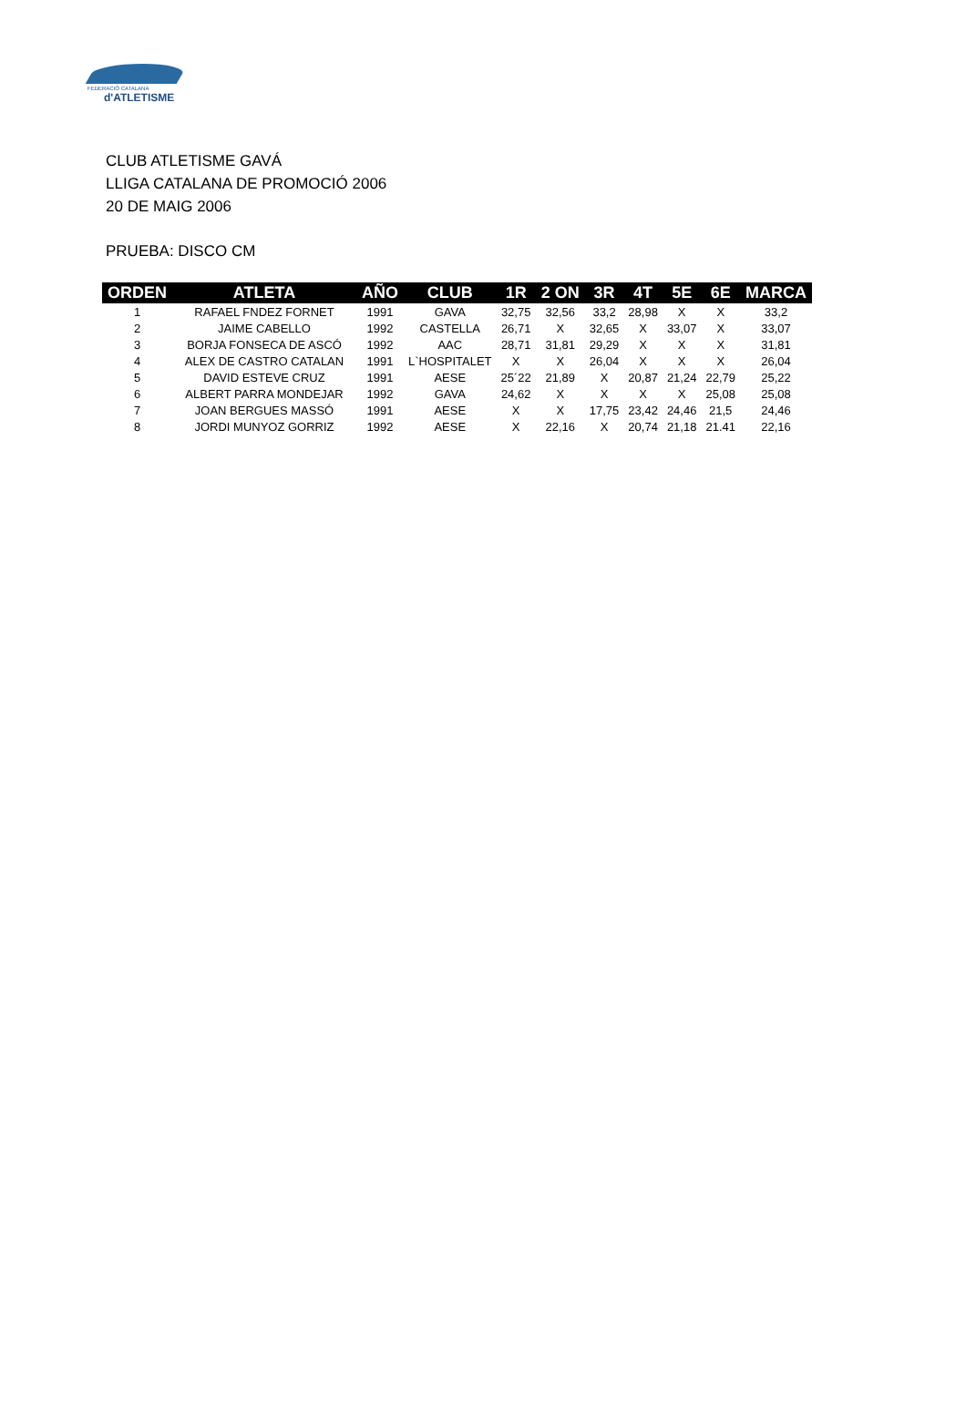FEDERACIÓ CATALANA
d'ATLETISME
CLUB ATLETISME GAVÁ
LLIGA CATALANA DE PROMOCIÓ 2006
20 DE MAIG 2006
PRUEBA: DISCO CM
| ORDEN | ATLETA | AÑO | CLUB | 1R | 2 ON | 3R | 4T | 5E | 6E | MARCA |
| --- | --- | --- | --- | --- | --- | --- | --- | --- | --- | --- |
| 1 | RAFAEL FNDEZ FORNET | 1991 | GAVA | 32,75 | 32,56 | 33,2 | 28,98 | X | X | 33,2 |
| 2 | JAIME CABELLO | 1992 | CASTELLA | 26,71 | X | 32,65 | X | 33,07 | X | 33,07 |
| 3 | BORJA FONSECA DE ASCÓ | 1992 | AAC | 28,71 | 31,81 | 29,29 | X | X | X | 31,81 |
| 4 | ALEX DE CASTRO CATALAN | 1991 | L`HOSPITALET | X | X | 26,04 | X | X | X | 26,04 |
| 5 | DAVID ESTEVE CRUZ | 1991 | AESE | 25´22 | 21,89 | X | 20,87 | 21,24 | 22,79 | 25,22 |
| 6 | ALBERT PARRA MONDEJAR | 1992 | GAVA | 24,62 | X | X | X | X | 25,08 | 25,08 |
| 7 | JOAN BERGUES MASSÓ | 1991 | AESE | X | X | 17,75 | 23,42 | 24,46 | 21,5 | 24,46 |
| 8 | JORDI MUNYOZ GORRIZ | 1992 | AESE | X | 22,16 | X | 20,74 | 21,18 | 21.41 | 22,16 |